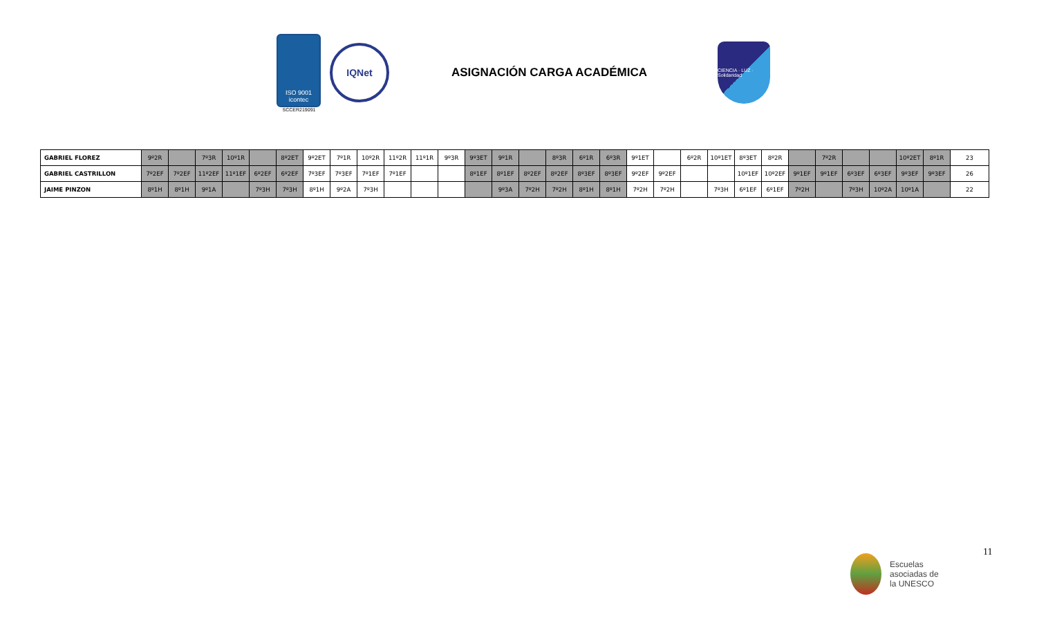ISO 9001
icontec
SCCER219091
IQNet
ASIGNACIÓN CARGA ACADÉMICA
CIENCIA · LUZ · Solidaridad
| GABRIEL FLOREZ | 9º2R | | 7º3R | 10º1R | | 8º2ET | 9º2ET | 7º1R | 10º2R | 11º2R | 11º1R | 9º3R | 9º3ET | 9º1R | | 8º3R | 6º1R | 6º3R | 9º1ET | | 6º2R | 10º1ET | 8º3ET | 8º2R | | 7º2R | | | 10º2ET | 8º1R | 23 |
| GABRIEL CASTRILLON | 7º2EF | 7º2EF | 11º2EF | 11º1EF | 6º2EF | 6º2EF | 7º3EF | 7º3EF | 7º1EF | 7º1EF | | | 8º1EF | 8º1EF | 8º2EF | 8º2EF | 8º3EF | 8º3EF | 9º2EF | 9º2EF | | | 10º1EF | 10º2EF | 9º1EF | 9º1EF | 6º3EF | 6º3EF | 9º3EF | 9º3EF | 26 |
| JAIME PINZON | 8º1H | 8º1H | 9º1A | | 7º3H | 7º3H | 8º1H | 9º2A | 7º3H | | | | | 9º3A | 7º2H | 7º2H | 8º1H | 8º1H | 7º2H | 7º2H | | 7º3H | 6º1EF | 6º1EF | 7º2H | | 7º3H | 10º2A | 10º1A | | 22 |
11
Escuelas
asociadas de
la UNESCO